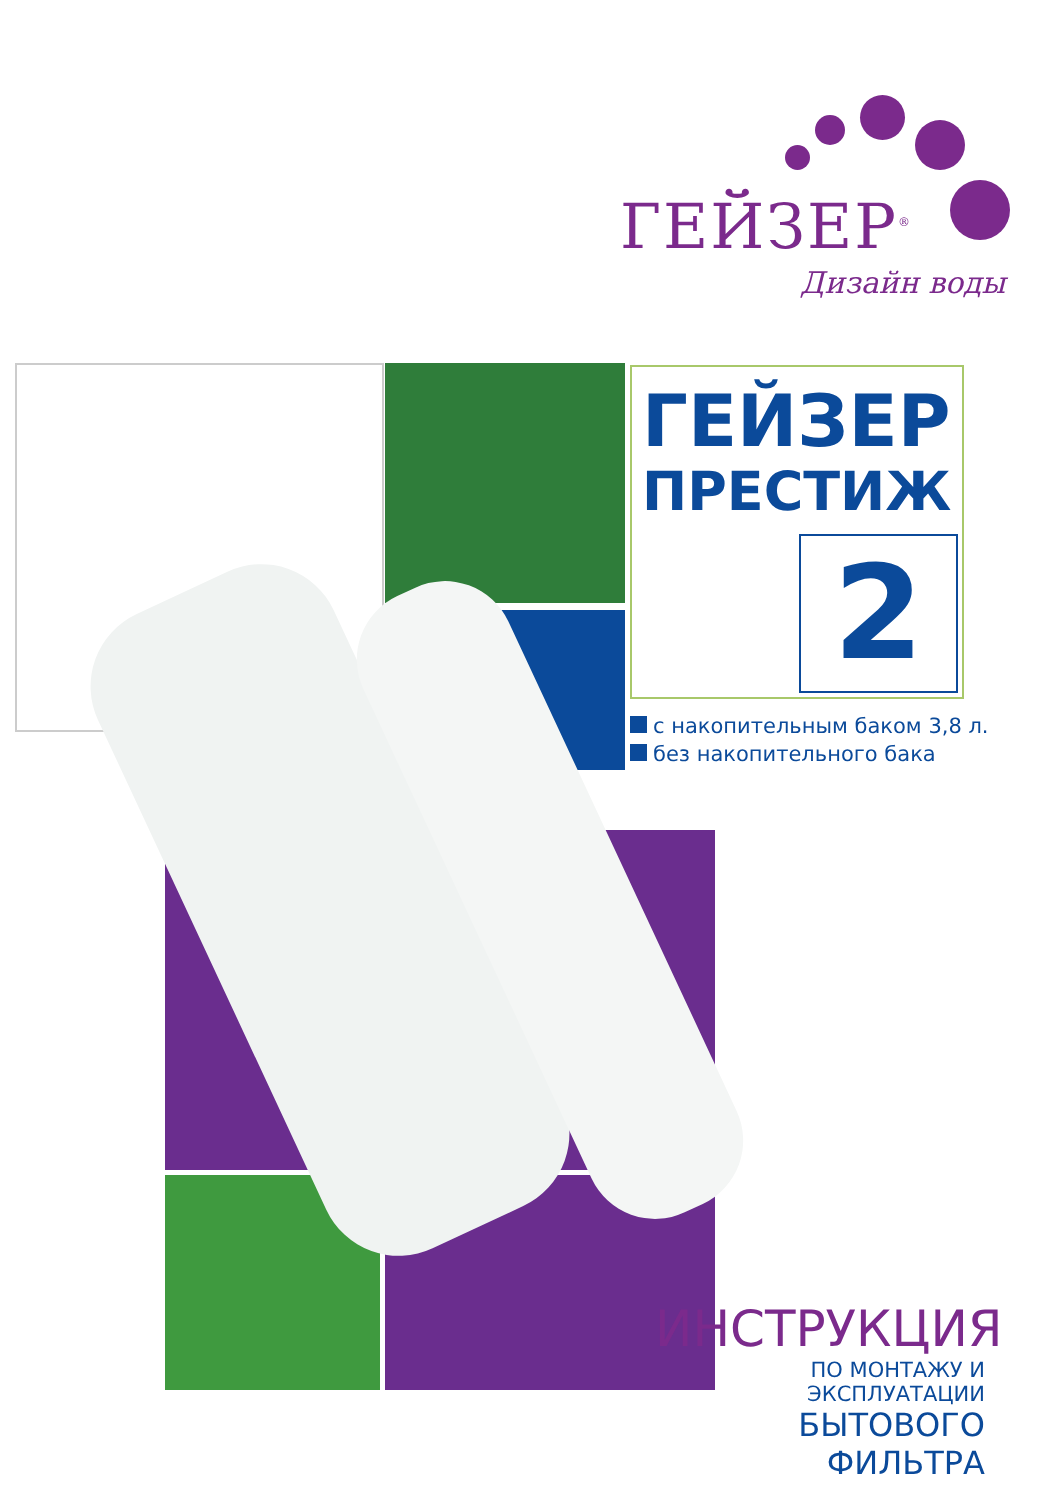ГЕЙЗЕР<sup>®</sup>
Дизайн воды
ГЕЙЗЕР
ПРЕСТИЖ
2
с накопительным баком 3,8 л.
без накопительного бака
ИНСТРУКЦИЯ
ПО МОНТАЖУ И ЭКСПЛУАТАЦИИ
БЫТОВОГО ФИЛЬТРА